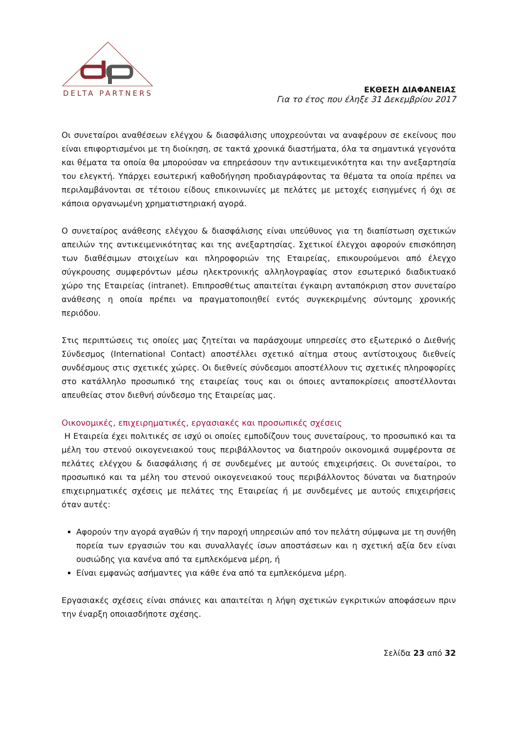DELTA PARTNERS
ΕΚΘΕΣΗ ΔΙΑΦΑΝΕΙΑΣ
Για το έτος που έληξε 31 Δεκεμβρίου 2017
Οι συνεταίροι αναθέσεων ελέγχου & διασφάλισης υποχρεούνται να αναφέρουν σε εκείνους που είναι επιφορτισμένοι με τη διοίκηση, σε τακτά χρονικά διαστήματα, όλα τα σημαντικά γεγονότα και θέματα τα οποία θα μπορούσαν να επηρεάσουν την αντικειμενικότητα και την ανεξαρτησία του ελεγκτή. Υπάρχει εσωτερική καθοδήγηση προδιαγράφοντας τα θέματα τα οποία πρέπει να περιλαμβάνονται σε τέτοιου είδους επικοινωνίες με πελάτες με μετοχές εισηγμένες ή όχι σε κάποια οργανωμένη χρηματιστηριακή αγορά.
Ο συνεταίρος ανάθεσης ελέγχου & διασφάλισης είναι υπεύθυνος για τη διαπίστωση σχετικών απειλών της αντικειμενικότητας και της ανεξαρτησίας. Σχετικοί έλεγχοι αφορούν επισκόπηση των διαθέσιμων στοιχείων και πληροφοριών της Εταιρείας, επικουρούμενοι από έλεγχο σύγκρουσης συμφερόντων μέσω ηλεκτρονικής αλληλογραφίας στον εσωτερικό διαδικτυακό χώρο της Εταιρείας (intranet). Επιπροσθέτως απαιτείται έγκαιρη ανταπόκριση στον συνεταίρο ανάθεσης η οποία πρέπει να πραγματοποιηθεί εντός συγκεκριμένης σύντομης χρονικής περιόδου.
Στις περιπτώσεις τις οποίες μας ζητείται να παράσχουμε υπηρεσίες στο εξωτερικό ο Διεθνής Σύνδεσμος (International Contact) αποστέλλει σχετικό αίτημα στους αντίστοιχους διεθνείς συνδέσμους στις σχετικές χώρες. Οι διεθνείς σύνδεσμοι αποστέλλουν τις σχετικές πληροφορίες στο κατάλληλο προσωπικό της εταιρείας τους και οι όποιες ανταποκρίσεις αποστέλλονται απευθείας στον διεθνή σύνδεσμο της Εταιρείας μας.
Οικονομικές, επιχειρηματικές, εργασιακές και προσωπικές σχέσεις
Η Εταιρεία έχει πολιτικές σε ισχύ οι οποίες εμποδίζουν τους συνεταίρους, το προσωπικό και τα μέλη του στενού οικογενειακού τους περιβάλλοντος να διατηρούν οικονομικά συμφέροντα σε πελάτες ελέγχου & διασφάλισης ή σε συνδεμένες με αυτούς επιχειρήσεις. Οι συνεταίροι, το προσωπικό και τα μέλη του στενού οικογενειακού τους περιβάλλοντος δύναται να διατηρούν επιχειρηματικές σχέσεις με πελάτες της Εταιρείας ή με συνδεμένες με αυτούς επιχειρήσεις όταν αυτές:
Αφορούν την αγορά αγαθών ή την παροχή υπηρεσιών από τον πελάτη σύμφωνα με τη συνήθη πορεία των εργασιών του και συναλλαγές ίσων αποστάσεων και η σχετική αξία δεν είναι ουσιώδης για κανένα από τα εμπλεκόμενα μέρη, ή
Είναι εμφανώς ασήμαντες για κάθε ένα από τα εμπλεκόμενα μέρη.
Εργασιακές σχέσεις είναι σπάνιες και απαιτείται η λήψη σχετικών εγκριτικών αποφάσεων πριν την έναρξη οποιασδήποτε σχέσης.
Σελίδα 23 από 32